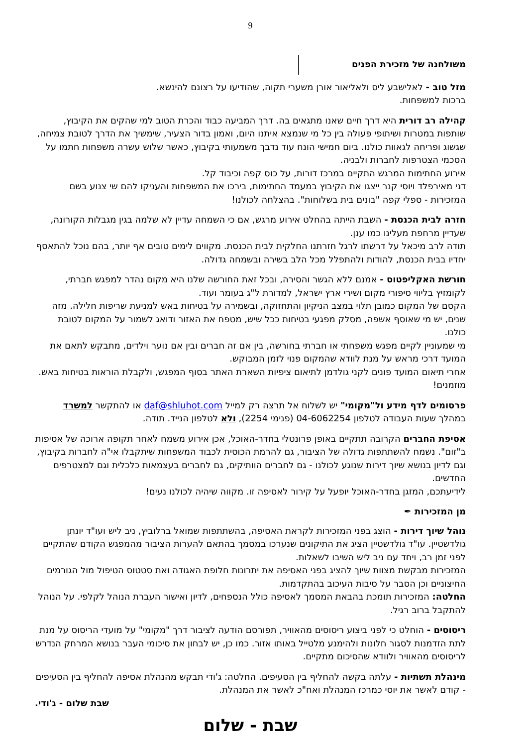9
משולחנה של מזכירת הפנים
מזל טוב - לאלישבע ליס ולאליאור אורן משערי תקוה, שהודיעו על רצונם להינשא.
ברכות למשפחות.
קהילה רב דורית היא דרך חיים שאנו מתגאים בה. דרך המביעה כבוד והכרת הטוב למי שהקים את הקיבוץ, שותפות במטרות ושיתופי פעולה בין כל מי שנמצא איתנו היום, ואמון בדור הצעיר, שימשיך את הדרך לטובת צמיחה, שגשוג ופריחה לגאוות כולנו. ביום חמישי הונח עוד נדבך משמעותי בקיבוץ, כאשר שלוש עשרה משפחות חתמו על הסכמי הצטרפות לחברות ולבניה.
אירוע החתימות המרגש התקיים במרכז דורות, על כוס קפה וכיבוד קל.
דני מאירפלד ויוסי קנר ייצגו את הקיבוץ במעמד החתימות, בירכו את המשפחות והעניקו להם שי צנוע בשם המזכירות - ספלי קפה "בונים בית בשלוחות". בהצלחה לכולנו!
חזרה לבית הכנסת - השבת הייתה בהחלט אירוע מרגש, אם כי השמחה עדיין לא שלמה בגין מגבלות הקורונה, שעדיין מרחפת מעלינו כמו ענן.
תודה לרב מיכאל על דרשתו לרגל חזרתנו החלקית לבית הכנסת. מקווים לימים טובים אף יותר, בהם נוכל להתאסף יחדיו בבית הכנסת, להודות ולהתפלל מכל הלב בשירה ובשמחה גדולה.
חורשת האקליפטוס - אמנם ללא הגשר והסירה, ובכל זאת החורשה שלנו היא מקום נהדר למפגש חברתי, לקומזיץ בליווי סיפורי מקום ושירי ארץ ישראל, למדורת ל"ג בעומר ועוד.
הקסם של המקום כמובן תלוי במצב הניקיון והתחזוקה, ובשמירה על בטיחות באש למניעת שריפות חלילה. מזה שנים, יש מי שאוסף אשפה, מסלק מפגעי בטיחות ככל שיש, מטפח את האזור ודואג לשמור על המקום לטובת כולנו.
מי שמעוניין לקיים מפגש משפחתי או חברתי בחורשה, בין אם זה חברים ובין אם נוער וילדים, מתבקש לתאם את המועד דרכי מראש על מנת לוודא שהמקום פנוי לזמן המבוקש.
אחרי תיאום המועד פונים לקני גולדמן לתיאום ציפיות השארת האתר בסוף המפגש, ולקבלת הוראות בטיחות באש. מוזמנים!
פרסומים לדף מידע ול"מקומי" יש לשלוח אל תרצה רק למייל daf@shluhot.com או להתקשר למשרד במהלך שעות העבודה לטלפון 04-6062254 (פנימי 2254), ולא לטלפון הנייד. תודה.
אסיפת החברים הקרובה תתקיים באופן פרונטלי בחדר-האוכל, אכן אירוע משמח לאחר תקופה ארוכה של אסיפות ב"זום". נשמח להשתתפות גדולה של הציבור, גם להרמת הכוסית לכבוד המשפחות שיתקבלו אי"ה לחברות בקיבוץ, וגם לדיון בנושא שיוך דירות שנוגע לכולנו - גם לחברים הוותיקים, גם לחברים בעצמאות כלכלית וגם למצטרפים החדשים.
לידיעתכם, המזגן בחדר-האוכל יופעל על קירור לאסיפה זו. מקווה שיהיה לכולנו נעים!
מן המזכירות ✒
נוהל שיוך דירות - הוצג בפני המזכירות לקראת האסיפה, בהשתתפות שמואל ברלוביץ, ניב ליש ועו"ד יונתן גולדשטיין. עו"ד גולדשטיין הציג את התיקונים שנערכו במסמך בהתאם להערות הציבור מהמפגש הקודם שהתקיים לפני זמן רב, ויחד עם ניב ליש השיבו לשאלות.
המזכירות מבקשת מצוות שיוך להציג בפני האסיפה את יתרונות חלופת האגודה ואת סטטוס הטיפול מול הגורמים החיצוניים וכן הסבר על סיבות העיכוב בהתקדמות.
החלטה: המזכירות תומכת בהבאת המסמך לאסיפה כולל הנספחים, לדיון ואישור העברת הנוהל לקלפי. על הנוהל להתקבל ברוב רגיל.
ריסוסים - הוחלט כי לפני ביצוע ריסוסים מהאוויר, תפורסם הודעה לציבור דרך "מקומי" על מועדי הריסוס על מנת לתת הזדמנות לסגור חלונות ולהימנע מלטייל באותו אזור. כמו כן, יש לבחון את סיכומי העבר בנושא המרחק הנדרש לריסוסים מהאוויר ולוודא שהסיכום מתקיים.
מינהלת תשתיות - עלתה בקשה להחליף בין הסעיפים. החלטה: ג'ודי תבקש מהנהלת אסיפה להחליף בין הסעיפים - קודם לאשר את יוסי כמרכז המנהלת ואח"כ לאשר את המנהלת.
שבת שלום - ג'ודי.
שבת - שלום